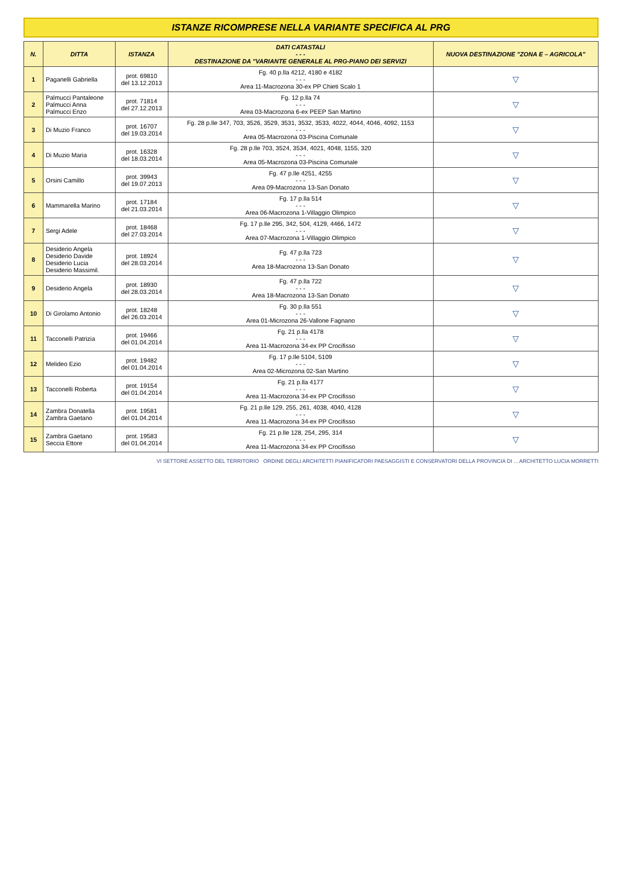ISTANZE RICOMPRESE NELLA VARIANTE SPECIFICA AL PRG
| N. | DITTA | ISTANZA | DATI CATASTALI - - - DESTINAZIONE DA "VARIANTE GENERALE AL PRG-PIANO DEI SERVIZI | NUOVA DESTINAZIONE "ZONA E – AGRICOLA" |
| --- | --- | --- | --- | --- |
| 1 | Paganelli Gabriella | prot. 69810 del 13.12.2013 | Fg. 40 p.lla 4212, 4180 e 4182 - - - Area 11-Macrozona 30-ex PP Chieti Scalo 1 | ▽ |
| 2 | Palmucci Pantaleone Palmucci Anna Palmucci Enzo | prot. 71814 del 27.12.2013 | Fg. 12 p.lla 74 - - - Area 03-Macrozona 6-ex PEEP San Martino | ▽ |
| 3 | Di Muzio Franco | prot. 16707 del 19.03.2014 | Fg. 28 p.lle 347, 703, 3526, 3529, 3531, 3532, 3533, 4022, 4044, 4046, 4092, 1153 - - - Area 05-Macrozona 03-Piscina Comunale | ▽ |
| 4 | Di Muzio Maria | prot. 16328 del 18.03.2014 | Fg. 28 p.lle 703, 3524, 3534, 4021, 4048, 1155, 320 - - - Area 05-Macrozona 03-Piscina Comunale | ▽ |
| 5 | Orsini Camillo | prot. 39943 del 19.07.2013 | Fg. 47 p.lle 4251, 4255 - - - Area 09-Macrozona 13-San Donato | ▽ |
| 6 | Mammarella Marino | prot. 17184 del 21.03.2014 | Fg. 17 p.lla 514 - - - Area 06-Macrozona 1-Villaggio Olimpico | ▽ |
| 7 | Sergi Adele | prot. 18468 del 27.03.2014 | Fg. 17 p.lle 295, 342, 504, 4129, 4466, 1472 - - - Area 07-Macrozona 1-Villaggio Olimpico | ▽ |
| 8 | Desiderio Angela Desiderio Davide Desiderio Lucia Desiderio Massimil. | prot. 18924 del 28.03.2014 | Fg. 47 p.lla 723 - - - Area 18-Macrozona 13-San Donato | ▽ |
| 9 | Desiderio Angela | prot. 18930 del 28.03.2014 | Fg. 47 p.lla 722 - - - Area 18-Macrozona 13-San Donato | ▽ |
| 10 | Di Girolamo Antonio | prot. 18248 del 26.03.2014 | Fg. 30 p.lla 551 - - - Area 01-Microzona 26-Vallone Fagnano | ▽ |
| 11 | Tacconelli Patrizia | prot. 19466 del 01.04.2014 | Fg. 21 p.lla 4178 - - - Area 11-Macrozona 34-ex PP Crocifisso | ▽ |
| 12 | Melideo Ezio | prot. 19482 del 01.04.2014 | Fg. 17 p.lle 5104, 5109 - - - Area 02-Microzona 02-San Martino | ▽ |
| 13 | Tacconelli Roberta | prot. 19154 del 01.04.2014 | Fg. 21 p.lla 4177 - - - Area 11-Macrozona 34-ex PP Crocifisso | ▽ |
| 14 | Zambra Donatella Zambra Gaetano | prot. 19581 del 01.04.2014 | Fg. 21 p.lle 129, 255, 261, 4038, 4040, 4128 - - - Area 11-Macrozona 34-ex PP Crocifisso | ▽ |
| 15 | Zambra Gaetano Seccia Ettore | prot. 19583 del 01.04.2014 | Fg. 21 p.lle 128, 254, 295, 314 - - - Area 11-Macrozona 34-ex PP Crocifisso | ▽ |
VI SETTORE ASSETTO DEL TERRITORIO ORDINE DEGLI ARCHITETTI PIANIFICATORI PAESAGGISTI E CONSERVATORI DELLA PROVINCIA DI ... ARCHITETTO LUCIA MORRETTI